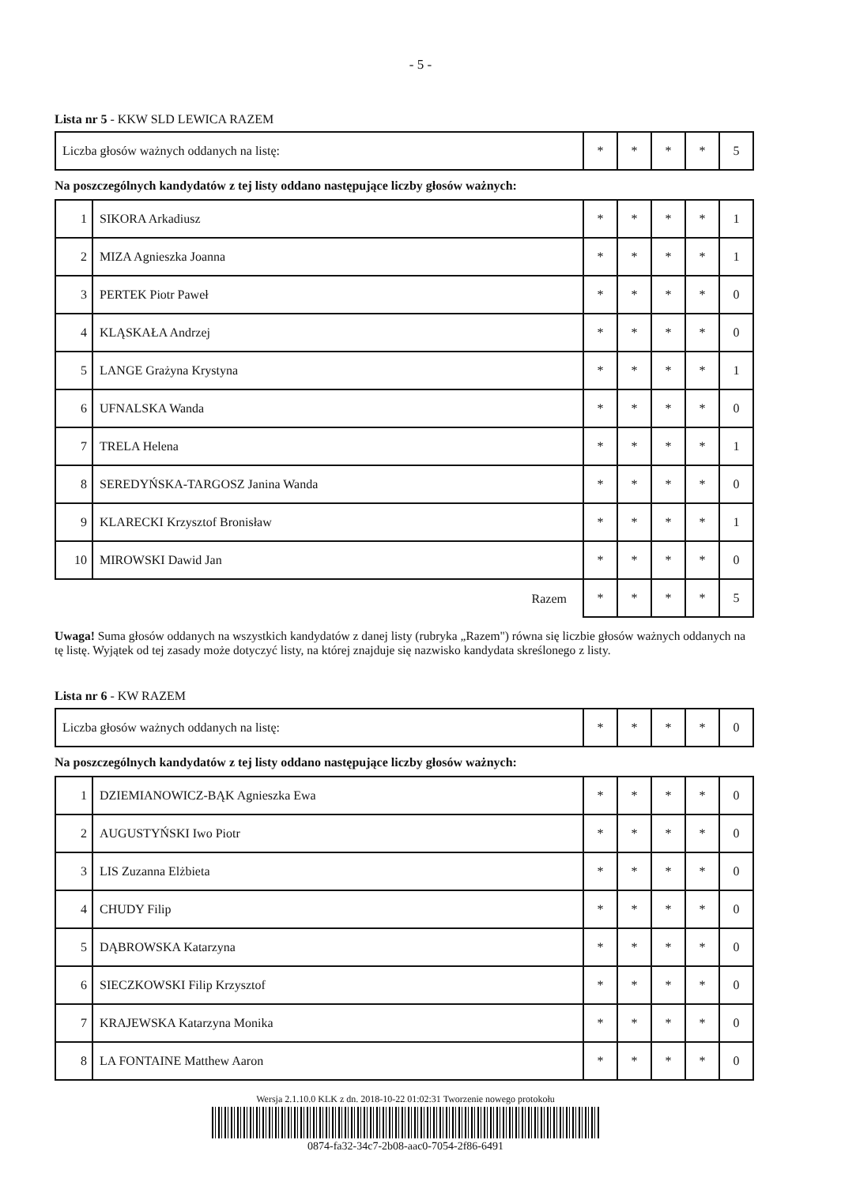- 5 -
Lista nr 5 - KKW SLD LEWICA RAZEM
| Liczba głosów ważnych oddanych na listę: | * | * | * | * | 5 |
Na poszczególnych kandydatów z tej listy oddano następujące liczby głosów ważnych:
| 1 | SIKORA Arkadiusz | * | * | * | * | 1 |
| 2 | MIZA Agnieszka Joanna | * | * | * | * | 1 |
| 3 | PERTEK Piotr Paweł | * | * | * | * | 0 |
| 4 | KLĄSKAŁA Andrzej | * | * | * | * | 0 |
| 5 | LANGE Grażyna Krystyna | * | * | * | * | 1 |
| 6 | UFNALSKA Wanda | * | * | * | * | 0 |
| 7 | TRELA Helena | * | * | * | * | 1 |
| 8 | SEREDYŃSKA-TARGOSZ Janina Wanda | * | * | * | * | 0 |
| 9 | KLARECKI Krzysztof Bronisław | * | * | * | * | 1 |
| 10 | MIROWSKI Dawid Jan | * | * | * | * | 0 |
| Razem | | * | * | * | * | 5 |
Uwaga! Suma głosów oddanych na wszystkich kandydatów z danej listy (rubryka „Razem") równa się liczbie głosów ważnych oddanych na tę listę. Wyjątek od tej zasady może dotyczyć listy, na której znajduje się nazwisko kandydata skreślonego z listy.
Lista nr 6 - KW RAZEM
| Liczba głosów ważnych oddanych na listę: | * | * | * | * | 0 |
Na poszczególnych kandydatów z tej listy oddano następujące liczby głosów ważnych:
| 1 | DZIEMIANOWICZ-BĄK Agnieszka Ewa | * | * | * | * | 0 |
| 2 | AUGUSTYŃSKI Iwo Piotr | * | * | * | * | 0 |
| 3 | LIS Zuzanna Elżbieta | * | * | * | * | 0 |
| 4 | CHUDY Filip | * | * | * | * | 0 |
| 5 | DĄBROWSKA Katarzyna | * | * | * | * | 0 |
| 6 | SIECZKOWSKI Filip Krzysztof | * | * | * | * | 0 |
| 7 | KRAJEWSKA Katarzyna Monika | * | * | * | * | 0 |
| 8 | LA FONTAINE Matthew Aaron | * | * | * | * | 0 |
Wersja 2.1.10.0 KLK z dn. 2018-10-22 01:02:31 Tworzenie nowego protokołu
0874-fa32-34c7-2b08-aac0-7054-2f86-6491